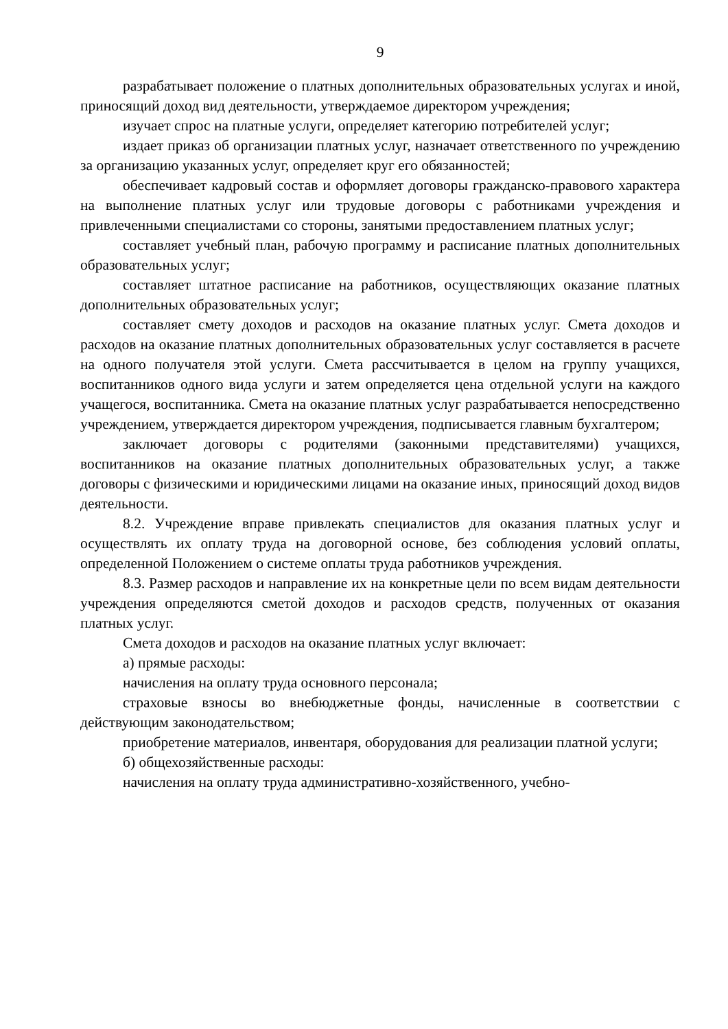9
разрабатывает положение о платных дополнительных образовательных услугах и иной, приносящий доход вид деятельности, утверждаемое директором учреждения;
изучает спрос на платные услуги, определяет категорию потребителей услуг;
издает приказ об организации платных услуг, назначает ответственного по учреждению за организацию указанных услуг, определяет круг его обязанностей;
обеспечивает кадровый состав и оформляет договоры гражданско-правового характера на выполнение платных услуг или трудовые договоры с работниками учреждения и привлеченными специалистами со стороны, занятыми предоставлением платных услуг;
составляет учебный план, рабочую программу и расписание платных дополнительных образовательных услуг;
составляет штатное расписание на работников, осуществляющих оказание платных дополнительных образовательных услуг;
составляет смету доходов и расходов на оказание платных услуг. Смета доходов и расходов на оказание платных дополнительных образовательных услуг составляется в расчете на одного получателя этой услуги. Смета рассчитывается в целом на группу учащихся, воспитанников одного вида услуги и затем определяется цена отдельной услуги на каждого учащегося, воспитанника. Смета на оказание платных услуг разрабатывается непосредственно учреждением, утверждается директором учреждения, подписывается главным бухгалтером;
заключает договоры с родителями (законными представителями) учащихся, воспитанников на оказание платных дополнительных образовательных услуг, а также договоры с физическими и юридическими лицами на оказание иных, приносящий доход видов деятельности.
8.2. Учреждение вправе привлекать специалистов для оказания платных услуг и осуществлять их оплату труда на договорной основе, без соблюдения условий оплаты, определенной Положением о системе оплаты труда работников учреждения.
8.3. Размер расходов и направление их на конкретные цели по всем видам деятельности учреждения определяются сметой доходов и расходов средств, полученных от оказания платных услуг.
Смета доходов и расходов на оказание платных услуг включает:
а) прямые расходы:
начисления на оплату труда основного персонала;
страховые взносы во внебюджетные фонды, начисленные в соответствии с действующим законодательством;
приобретение материалов, инвентаря, оборудования для реализации платной услуги;
б) общехозяйственные расходы:
начисления на оплату труда административно-хозяйственного, учебно-